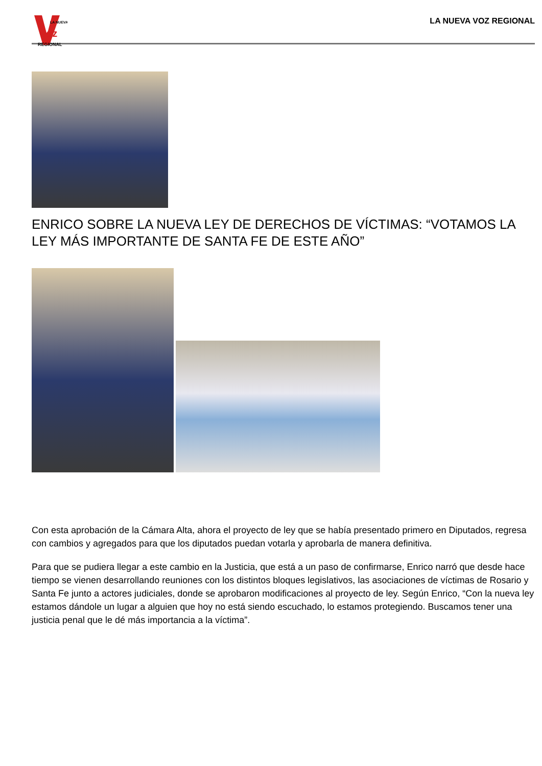LA NUEVA
oz
REGIONAL
LA NUEVA VOZ REGIONAL
ENRICO SOBRE LA NUEVA LEY DE DERECHOS DE VÍCTIMAS: “VOTAMOS LA LEY MÁS IMPORTANTE DE SANTA FE DE ESTE AÑO”
Con esta aprobación de la Cámara Alta, ahora el proyecto de ley que se había presentado primero en Diputados, regresa con cambios y agregados para que los diputados puedan votarla y aprobarla de manera definitiva.
Para que se pudiera llegar a este cambio en la Justicia, que está a un paso de confirmarse, Enrico narró que desde hace tiempo se vienen desarrollando reuniones con los distintos bloques legislativos, las asociaciones de víctimas de Rosario y Santa Fe junto a actores judiciales, donde se aprobaron modificaciones al proyecto de ley. Según Enrico, “Con la nueva ley estamos dándole un lugar a alguien que hoy no está siendo escuchado, lo estamos protegiendo. Buscamos tener una justicia penal que le dé más importancia a la víctima”.